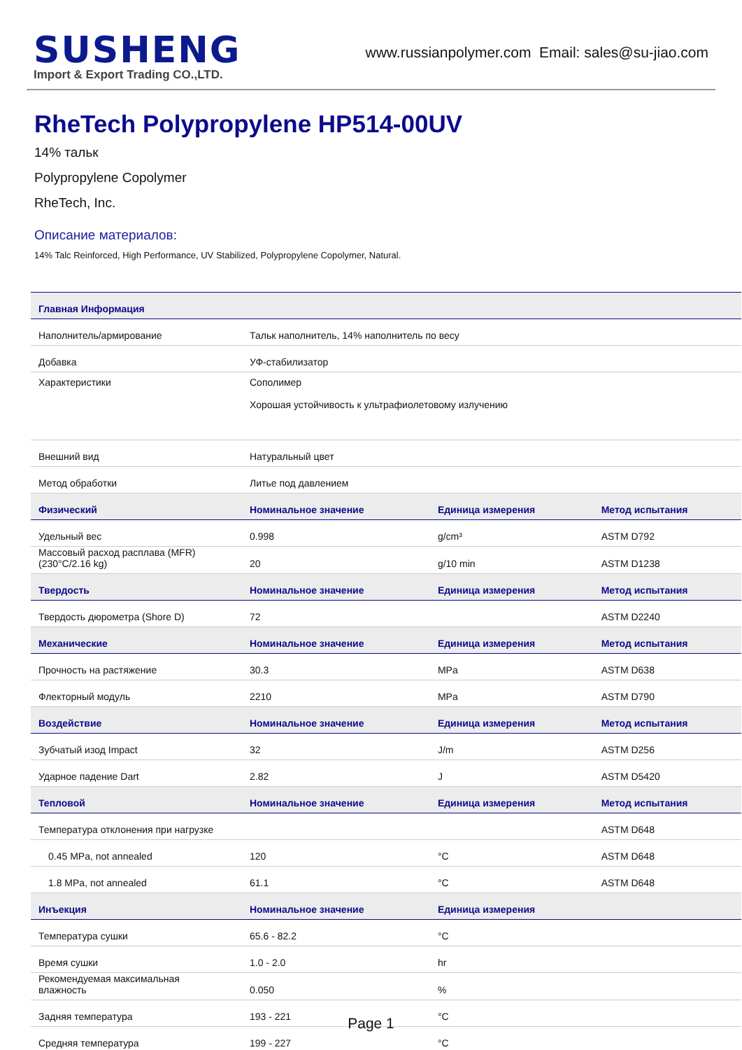SUSHENG
Import & Export Trading CO.,LTD.
www.russianpolymer.com Email: sales@su-jiao.com
RheTech Polypropylene HP514-00UV
14% тальк
Polypropylene Copolymer
RheTech, Inc.
Описание материалов:
14% Talc Reinforced, High Performance, UV Stabilized, Polypropylene Copolymer, Natural.
| Главная Информация | | | |
| --- | --- | --- | --- |
| Наполнитель/армирование | Тальк наполнитель, 14% наполнитель по весу | | |
| Добавка | УФ-стабилизатор | | |
| Характеристики | Сополимер Хорошая устойчивость к ультрафиолетовому излучению | | |
| Внешний вид | Натуральный цвет | | |
| Метод обработки | Литье под давлением | | |
| Физический | Номинальное значение | Единица измерения | Метод испытания |
| Удельный вес | 0.998 | g/cm³ | ASTM D792 |
| Массовый расход расплава (MFR) (230°C/2.16 kg) | 20 | g/10 min | ASTM D1238 |
| Твердость | Номинальное значение | Единица измерения | Метод испытания |
| Твердость дюрометра (Shore D) | 72 | | ASTM D2240 |
| Механические | Номинальное значение | Единица измерения | Метод испытания |
| Прочность на растяжение | 30.3 | MPa | ASTM D638 |
| Флекторный модуль | 2210 | MPa | ASTM D790 |
| Воздействие | Номинальное значение | Единица измерения | Метод испытания |
| Зубчатый изод Impact | 32 | J/m | ASTM D256 |
| Ударное падение Dart | 2.82 | J | ASTM D5420 |
| Тепловой | Номинальное значение | Единица измерения | Метод испытания |
| Температура отклонения при нагрузке | | | ASTM D648 |
| 0.45 MPa, not annealed | 120 | °C | ASTM D648 |
| 1.8 MPa, not annealed | 61.1 | °C | ASTM D648 |
| Инъекция | Номинальное значение | Единица измерения | |
| Температура сушки | 65.6 - 82.2 | °C | |
| Время сушки | 1.0 - 2.0 | hr | |
| Рекомендуемая максимальная влажность | 0.050 | % | |
| Задняя температура | 193 - 221 | °C | |
| Средняя температура | 199 - 227 | °C | |
Page 1